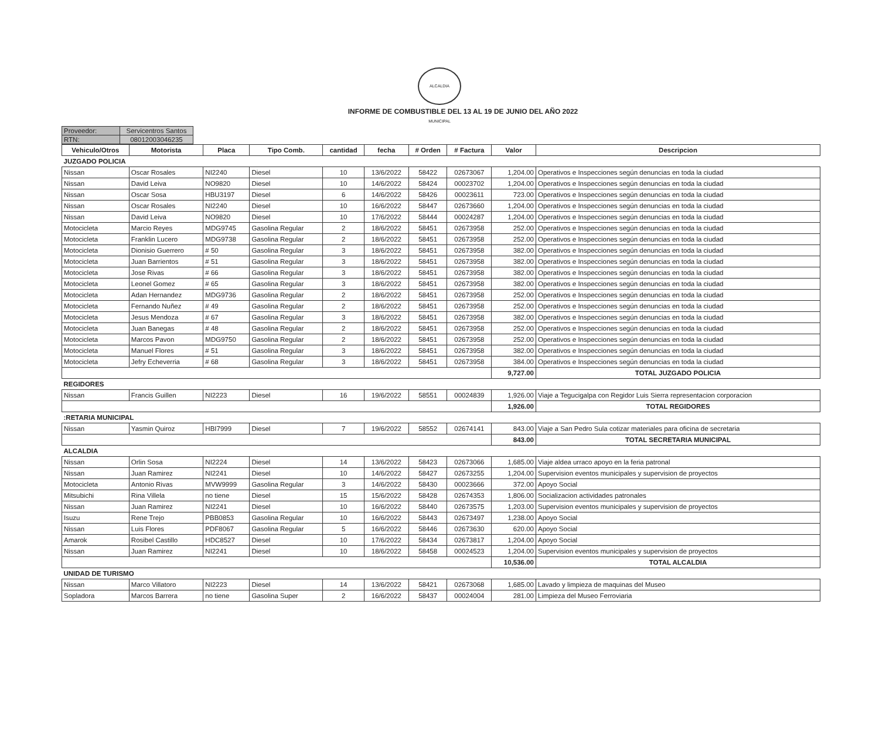ALCALDIA MUNICIPAL
INFORME DE COMBUSTIBLE DEL 13 AL 19 DE JUNIO DEL AÑO 2022
| Proveedor: | Servicentros Santos |
| RTN: | 08012003046235 |
| Vehiculo/Otros | Motorista | Placa | Tipo Comb. | cantidad | fecha | # Orden | # Factura | Valor | Descripcion |
| --- | --- | --- | --- | --- | --- | --- | --- | --- | --- |
| JUZGADO POLICIA | | | | | | | | | |
| Nissan | Oscar Rosales | NI2240 | Diesel | 10 | 13/6/2022 | 58422 | 02673067 | 1,204.00 | Operativos e Inspecciones según denuncias en toda la ciudad |
| Nissan | David Leiva | NO9820 | Diesel | 10 | 14/6/2022 | 58424 | 00023702 | 1,204.00 | Operativos e Inspecciones según denuncias en toda la ciudad |
| Nissan | Oscar Sosa | HBU3197 | Diesel | 6 | 14/6/2022 | 58426 | 00023611 | 723.00 | Operativos e Inspecciones según denuncias en toda la ciudad |
| Nissan | Oscar Rosales | NI2240 | Diesel | 10 | 16/6/2022 | 58447 | 02673660 | 1,204.00 | Operativos e Inspecciones según denuncias en toda la ciudad |
| Nissan | David Leiva | NO9820 | Diesel | 10 | 17/6/2022 | 58444 | 00024287 | 1,204.00 | Operativos e Inspecciones según denuncias en toda la ciudad |
| Motocicleta | Marcio Reyes | MDG9745 | Gasolina Regular | 2 | 18/6/2022 | 58451 | 02673958 | 252.00 | Operativos e Inspecciones según denuncias en toda la ciudad |
| Motocicleta | Franklin Lucero | MDG9738 | Gasolina Regular | 2 | 18/6/2022 | 58451 | 02673958 | 252.00 | Operativos e Inspecciones según denuncias en toda la ciudad |
| Motocicleta | Dionisio Guerrero | # 50 | Gasolina Regular | 3 | 18/6/2022 | 58451 | 02673958 | 382.00 | Operativos e Inspecciones según denuncias en toda la ciudad |
| Motocicleta | Juan Barrientos | # 51 | Gasolina Regular | 3 | 18/6/2022 | 58451 | 02673958 | 382.00 | Operativos e Inspecciones según denuncias en toda la ciudad |
| Motocicleta | Jose Rivas | # 66 | Gasolina Regular | 3 | 18/6/2022 | 58451 | 02673958 | 382.00 | Operativos e Inspecciones según denuncias en toda la ciudad |
| Motocicleta | Leonel Gomez | # 65 | Gasolina Regular | 3 | 18/6/2022 | 58451 | 02673958 | 382.00 | Operativos e Inspecciones según denuncias en toda la ciudad |
| Motocicleta | Adan Hernandez | MDG9736 | Gasolina Regular | 2 | 18/6/2022 | 58451 | 02673958 | 252.00 | Operativos e Inspecciones según denuncias en toda la ciudad |
| Motocicleta | Fernando Nuñez | # 49 | Gasolina Regular | 2 | 18/6/2022 | 58451 | 02673958 | 252.00 | Operativos e Inspecciones según denuncias en toda la ciudad |
| Motocicleta | Jesus Mendoza | # 67 | Gasolina Regular | 3 | 18/6/2022 | 58451 | 02673958 | 382.00 | Operativos e Inspecciones según denuncias en toda la ciudad |
| Motocicleta | Juan Banegas | # 48 | Gasolina Regular | 2 | 18/6/2022 | 58451 | 02673958 | 252.00 | Operativos e Inspecciones según denuncias en toda la ciudad |
| Motocicleta | Marcos Pavon | MDG9750 | Gasolina Regular | 2 | 18/6/2022 | 58451 | 02673958 | 252.00 | Operativos e Inspecciones según denuncias en toda la ciudad |
| Motocicleta | Manuel Flores | # 51 | Gasolina Regular | 3 | 18/6/2022 | 58451 | 02673958 | 382.00 | Operativos e Inspecciones según denuncias en toda la ciudad |
| Motocicleta | Jefry Echeverria | # 68 | Gasolina Regular | 3 | 18/6/2022 | 58451 | 02673958 | 384.00 | Operativos e Inspecciones según denuncias en toda la ciudad |
| | | | | | | | | 9,727.00 | TOTAL JUZGADO POLICIA |
| REGIDORES | | | | | | | | | |
| Nissan | Francis Guillen | NI2223 | Diesel | 16 | 19/6/2022 | 58551 | 00024839 | 1,926.00 | Viaje a Tegucigalpa con Regidor Luis Sierra representacion corporacion |
| | | | | | | | | 1,926.00 | TOTAL REGIDORES |
| :RETARIA MUNICIPAL | | | | | | | | | |
| Nissan | Yasmin Quiroz | HBI7999 | Diesel | 7 | 19/6/2022 | 58552 | 02674141 | 843.00 | Viaje a San Pedro Sula cotizar materiales para oficina de secretaria |
| | | | | | | | | 843.00 | TOTAL SECRETARIA MUNICIPAL |
| ALCALDIA | | | | | | | | | |
| Nissan | Orlin Sosa | NI2224 | Diesel | 14 | 13/6/2022 | 58423 | 02673066 | 1,685.00 | Viaje aldea urraco apoyo en la feria patronal |
| Nissan | Juan Ramirez | NI2241 | Diesel | 10 | 14/6/2022 | 58427 | 02673255 | 1,204.00 | Supervision eventos municipales y supervision de proyectos |
| Motocicleta | Antonio Rivas | MVW9999 | Gasolina Regular | 3 | 14/6/2022 | 58430 | 00023666 | 372.00 | Apoyo Social |
| Mitsubichi | Rina Villela | no tiene | Diesel | 15 | 15/6/2022 | 58428 | 02674353 | 1,806.00 | Socializacion actividades patronales |
| Nissan | Juan Ramirez | NI2241 | Diesel | 10 | 16/6/2022 | 58440 | 02673575 | 1,203.00 | Supervision eventos municipales y supervision de proyectos |
| Isuzu | Rene Trejo | PBB0853 | Gasolina Regular | 10 | 16/6/2022 | 58443 | 02673497 | 1,238.00 | Apoyo Social |
| Nissan | Luis Flores | PDF8067 | Gasolina Regular | 5 | 16/6/2022 | 58446 | 02673630 | 620.00 | Apoyo Social |
| Amarok | Rosibel Castillo | HDC8527 | Diesel | 10 | 17/6/2022 | 58434 | 02673817 | 1,204.00 | Apoyo Social |
| Nissan | Juan Ramirez | NI2241 | Diesel | 10 | 18/6/2022 | 58458 | 00024523 | 1,204.00 | Supervision eventos municipales y supervision de proyectos |
| | | | | | | | | 10,536.00 | TOTAL ALCALDIA |
| UNIDAD DE TURISMO | | | | | | | | | |
| Nissan | Marco Villatoro | NI2223 | Diesel | 14 | 13/6/2022 | 58421 | 02673068 | 1,685.00 | Lavado y limpieza de maquinas del Museo |
| Sopladora | Marcos Barrera | no tiene | Gasolina Super | 2 | 16/6/2022 | 58437 | 00024004 | 281.00 | Limpieza del Museo Ferroviaria |